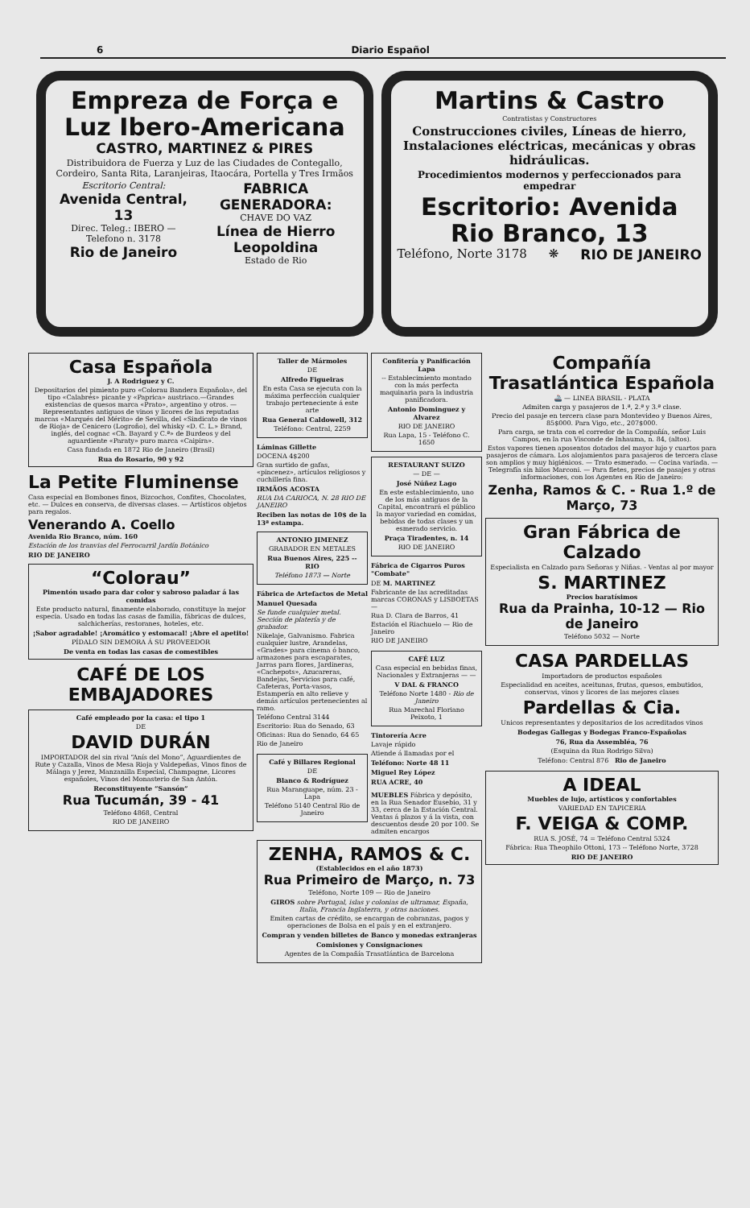6 Diario Español
Empreza de Força e Luz Ibero-Americana
CASTRO, MARTINEZ & PIRES
Distribuidora de Fuerza y Luz de las Ciudades de Contegallo, Cordeiro, Santa Rita, Laranjeiras, Itaocára, Portella y Tres Irmãos
Escritorio Central:
Avenida Central, 13
Direc. Teleg.: IBERO — Telefono n. 3178
Rio de Janeiro
FABRICA GENERADORA:
CHAVE DO VAZ
Línea de Hierro Leopoldina
Estado de Rio
Martins & Castro
Contratistas y Constructores
Construcciones civiles, Líneas de hierro, Instalaciones eléctricas, mecánicas y obras hidráulicas.
Procedimientos modernos y perfeccionados para empedrar
Escritorio: Avenida Rio Branco, 13
Teléfono, Norte 3178 ❋ RIO DE JANEIRO
Casa Española
J. A Rodriguez y C.
Depositarios del pimiento puro «Colorau Bandera Española», del tipo «Calabrés» picante y «Paprica» austriaco.—Grandes existencias de quesos marca «Prato», argentino y otros. — Representantes antiguos de vinos y licores de las reputadas marcas «Marqués del Mérito» de Sevilla, del «Sindicato de vinos de Rioja» de Cenicero (Logroño), del whisky «D. C. L.» Brand, inglés, del cognac «Ch. Bayard y C.ª» de Burdeos y del aguardiente «Paraty» puro marca «Caipira».
Casa fundada en 1872 Rio de Janeiro (Brasil)
Rua do Rosario, 90 y 92
La Petite Fluminense
Casa especial en Bombones finos, Bizcochos, Confites, Chocolates, etc. — Dulces en conserva, de diversas clases. — Artísticos objetos para regalos.
Venerando A. Coello
Avenida Rio Branco, núm. 160
Estación de los tranvias del Ferrocarril Jardín Botánico
RIO DE JANEIRO
“Colorau”
Pimentón usado para dar color y sabroso paladar á las comidas
Este producto natural, finamente elaborado, constituye la mejor especia. Usado en todas las casas de familia, fábricas de dulces, salchicherías, restoranes, hoteles, etc.
¡Sabor agradable! ¡Aromático y estomacal! ¡Abre el apetito!
PÍDALO SIN DEMORA Á SU PROVEEDOR
De venta en todas las casas de comestibles
CAFÉ DE LOS EMBAJADORES
Café empleado por la casa: el tipo 1
DE
DAVID DURÁN
IMPORTADOR del sin rival “Anís del Mono”, Aguardientes de Rute y Cazalla, Vinos de Mesa Rioja y Valdepeñas, Vinos finos de Málaga y Jerez, Manzanilla Especial, Champagne, Licores españoles, Vinos del Monasterio de San Antón.
Reconstituyente “Sansón”
Rua Tucumán, 39 - 41
Teléfono 4868, Central
RIO DE JANEIRO
Taller de Mármoles
DE
Alfredo Figueiras
En esta Casa se ejecuta con la máxima perfección cualquier trabajo perteneciente á este arte
Rua General Caldowell, 312
Teléfono: Central, 2259
Láminas Gillette
DOCENA 4$200
Gran surtido de gafas, «pincenez», artículos religiosos y cuchillería fina.
IRMÃOS ACOSTA
RUA DA CARIOCA, N. 28 RIO DE JANEIRO
Reciben las notas de 10$ de la 13ª estampa.
ANTONIO JIMENEZ
GRABADOR EN METALES
Rua Buenos Aires, 225 -- RIO
Teléfono 1873 — Norte
Fábrica de Artefactos de Metal
Manuel Quesada
Se funde cualquier metal. Sección de platería y de grabador.
Nikelaje, Galvanismo. Fabrica cualquier lustre, Arandelas, «Grades» para cinema ó banco, armazones para escaparates, Jarras para flores, Jardineras, «Cachepots», Azucareras, Bandejas, Servicios para café, Cafeteras, Porta-vasos, Estampería en alto relieve y demás artículos pertenecientes al ramo.
Teléfono Central 3144
Escritorio: Rua do Senado, 63
Oficinas: Rua do Senado, 64 65
Rio de Janeiro
Café y Billares Regional
DE
Blanco & Rodríguez
Rua Maranguape, núm. 23 - Lapa
Teléfono 5140 Central Rio de Janeiro
Confitería y Panificación Lapa
-- Establecimiento montado con la más perfecta maquinaria para la industria panificadora.
Antonio Dominguez y Alvarez
RIO DE JANEIRO
Rua Lapa, 15 - Teléfono C. 1650
RESTAURANT SUIZO
— DE —
José Núñez Lago
En este establecimiento, uno de los más antiguos de la Capital, encontrará el público la mayor variedad en comidas, bebidas de todas clases y un esmerado servicio.
Praça Tiradentes, n. 14
RIO DE JANEIRO
Fábrica de Cigarros Puros "Combate"
DE M. MARTINEZ
Fabricante de las acreditadas marcas CORONAS y LISBOETAS —
Rua D. Clara de Barros, 41
Estación el Riachuelo — Rio de Janeiro
RIO DE JANEIRO
CAFÉ LUZ
Casa especial en bebidas finas, Nacionales y Extranjeras — —
V DAL & FRANCO
Teléfono Norte 1480 - Rio de Janeiro
Rua Marechal Floriano Peixoto, 1
Tintorería Acre
Lavaje rápido
Atiende á llamadas por el
Teléfono: Norte 48 11
Miguel Rey López
RUA ACRE, 40
MUEBLES Fábrica y depósito, en la Rua Senador Eusebio, 31 y 33, cerca de la Estación Central. Ventas á plazos y á la vista, con descuentos desde 20 por 100. Se admiten encargos
ZENHA, RAMOS & C.
(Establecidos en el año 1873)
Rua Primeiro de Março, n. 73
Teléfono, Norte 109 — Rio de Janeiro
GIROS sobre Portugal, islas y colonias de ultramar, España, Italia, Francia Inglaterra, y otras naciones.
Emiten cartas de crédito, se encargan de cobranzas, pagos y operaciones de Bolsa en el país y en el extranjero.
Compran y venden billetes de Banco y monedas extranjeras
Comisiones y Consignaciones
Agentes de la Compañía Trasatlántica de Barcelona
Compañía Trasatlántica Española
🚢 — LINEA BRASIL - PLATA
Admiten carga y pasajeros de 1.ª, 2.ª y 3.ª clase.
Precio del pasaje en tercera clase para Montevideo y Buenos Aires, 85$000. Para Vigo, etc., 207$000.
Para carga, se trata con el corredor de la Compañía, señor Luis Campos, en la rua Visconde de Inhauma, n. 84, (altos).
Estos vapores tienen aposentos dotados del mayor lujo y cuartos para pasajeros de cámara. Los alojamientos para pasajeros de tercera clase son amplios y muy higiénicos. — Trato esmerado. — Cocina variada. — Telegrafía sin hilos Marconi. — Para fletes, precios de pasajes y otras informaciones, con los Agentes en Rio de Janeiro:
Zenha, Ramos & C. - Rua 1.º de Março, 73
Gran Fábrica de Calzado
Especialista en Calzado para Señoras y Niñas. - Ventas al por mayor
S. MARTINEZ
Precios baratísimos
Rua da Prainha, 10-12 — Rio de Janeiro
Teléfono 5032 — Norte
CASA PARDELLAS
Importadora de productos españoles
Especialidad en aceites, aceitunas, frutas, quesos, embutidos, conservas, vinos y licores de las mejores clases
Pardellas & Cia.
Unicos representantes y depositarios de los acreditados vinos
Bodegas Gallegas y Bodegas Franco-Españolas
76, Rua da Assembléa, 76
(Esquina da Rua Rodrigo Silva)
Teléfono: Central 876 Rio de Janeiro
A IDEAL
Muebles de lujo, artísticos y confortables
VARIEDAD EN TAPICERIA
F. VEIGA & COMP.
RUA S. JOSÉ, 74 = Teléfono Central 5324
Fábrica: Rua Theophilo Ottoni, 173 -- Teléfono Norte, 3728
RIO DE JANEIRO